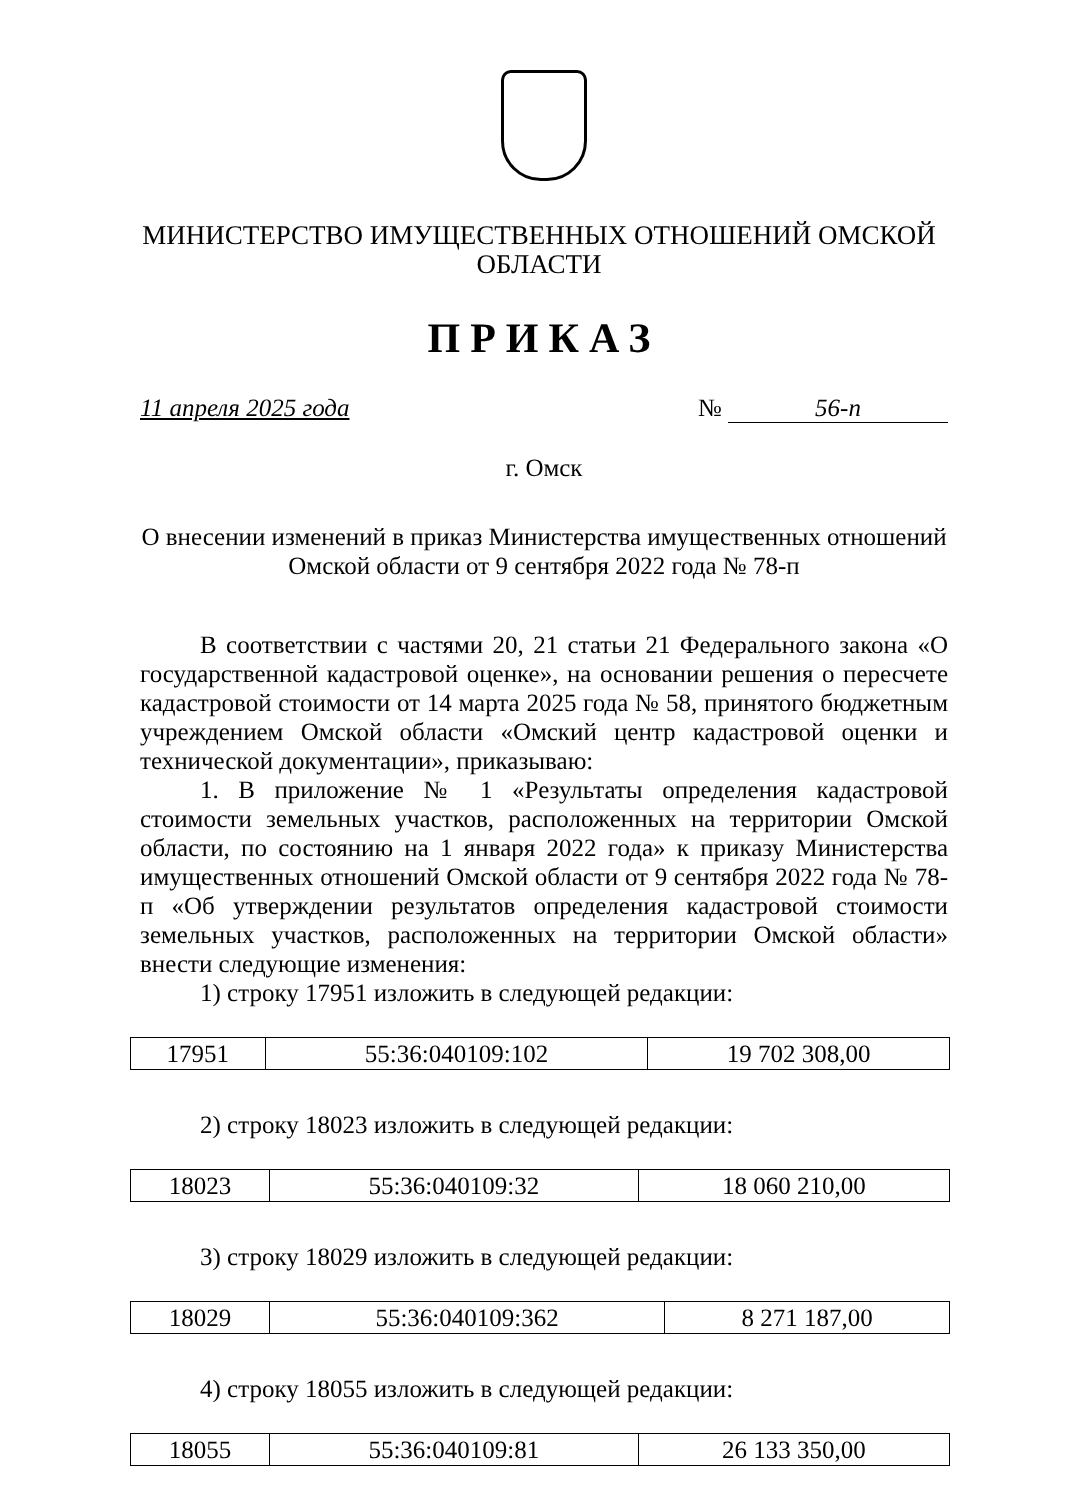МИНИСТЕРСТВО ИМУЩЕСТВЕННЫХ ОТНОШЕНИЙ ОМСКОЙ ОБЛАСТИ
ПРИКАЗ
11 апреля 2025 года № 56-п
г. Омск
О внесении изменений в приказ Министерства имущественных отношений
Омской области от 9 сентября 2022 года № 78-п
В соответствии с частями 20, 21 статьи 21 Федерального закона «О государственной кадастровой оценке», на основании решения о пересчете кадастровой стоимости от 14 марта 2025 года № 58, принятого бюджетным учреждением Омской области «Омский центр кадастровой оценки и технической документации», приказываю:
1. В приложение № 1 «Результаты определения кадастровой стоимости земельных участков, расположенных на территории Омской области, по состоянию на 1 января 2022 года» к приказу Министерства имущественных отношений Омской области от 9 сентября 2022 года № 78-п «Об утверждении результатов определения кадастровой стоимости земельных участков, расположенных на территории Омской области» внести следующие изменения:
1) строку 17951 изложить в следующей редакции:
| 17951 | 55:36:040109:102 | 19 702 308,00 |
2) строку 18023 изложить в следующей редакции:
| 18023 | 55:36:040109:32 | 18 060 210,00 |
3) строку 18029 изложить в следующей редакции:
| 18029 | 55:36:040109:362 | 8 271 187,00 |
4) строку 18055 изложить в следующей редакции:
| 18055 | 55:36:040109:81 | 26 133 350,00 |